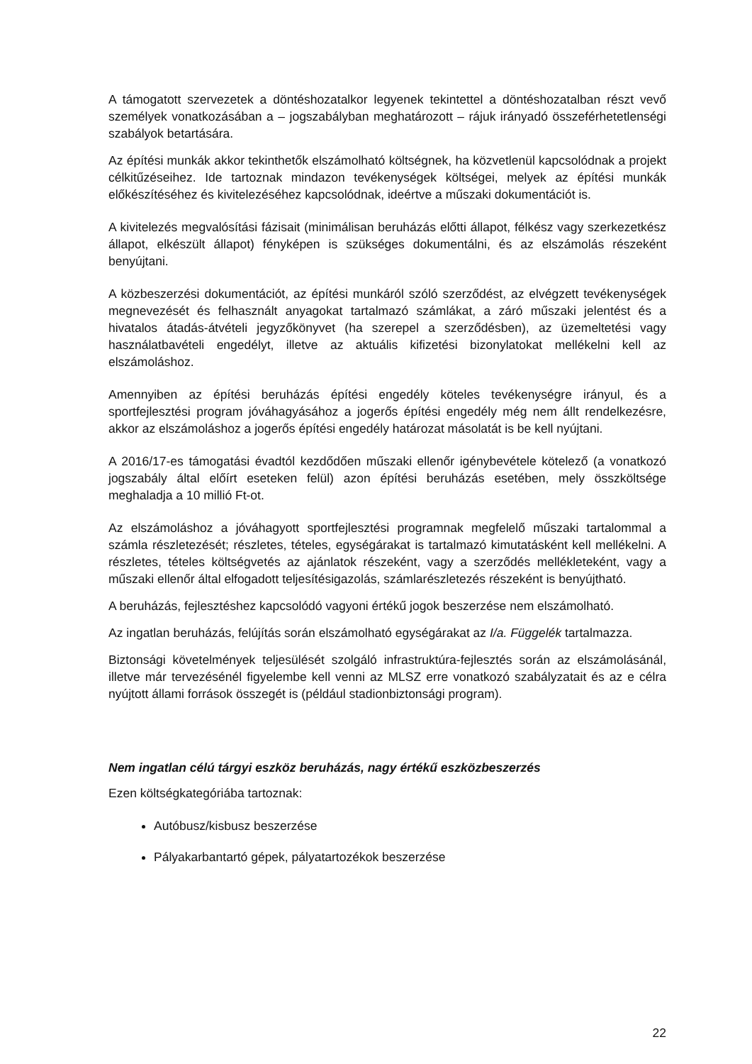A támogatott szervezetek a döntéshozatalkor legyenek tekintettel a döntéshozatalban részt vevő személyek vonatkozásában a – jogszabályban meghatározott – rájuk irányadó összeférhetetlenségi szabályok betartására.
Az építési munkák akkor tekinthetők elszámolható költségnek, ha közvetlenül kapcsolódnak a projekt célkitűzéseihez. Ide tartoznak mindazon tevékenységek költségei, melyek az építési munkák előkészítéséhez és kivitelezéséhez kapcsolódnak, ideértve a műszaki dokumentációt is.
A kivitelezés megvalósítási fázisait (minimálisan beruházás előtti állapot, félkész vagy szerkezetkész állapot, elkészült állapot) fényképen is szükséges dokumentálni, és az elszámolás részeként benyújtani.
A közbeszerzési dokumentációt, az építési munkáról szóló szerződést, az elvégzett tevékenységek megnevezését és felhasznált anyagokat tartalmazó számlákat, a záró műszaki jelentést és a hivatalos átadás-átvételi jegyzőkönyvet (ha szerepel a szerződésben), az üzemeltetési vagy használatbavételi engedélyt, illetve az aktuális kifizetési bizonylatokat mellékelni kell az elszámoláshoz.
Amennyiben az építési beruházás építési engedély köteles tevékenységre irányul, és a sportfejlesztési program jóváhagyásához a jogerős építési engedély még nem állt rendelkezésre, akkor az elszámoláshoz a jogerős építési engedély határozat másolatát is be kell nyújtani.
A 2016/17-es támogatási évadtól kezdődően műszaki ellenőr igénybevétele kötelező (a vonatkozó jogszabály által előírt eseteken felül) azon építési beruházás esetében, mely összköltsége meghaladja a 10 millió Ft-ot.
Az elszámoláshoz a jóváhagyott sportfejlesztési programnak megfelelő műszaki tartalommal a számla részletezését; részletes, tételes, egységárakat is tartalmazó kimutatásként kell mellékelni. A részletes, tételes költségvetés az ajánlatok részeként, vagy a szerződés mellékleteként, vagy a műszaki ellenőr által elfogadott teljesítésigazolás, számlarészletezés részeként is benyújtható.
A beruházás, fejlesztéshez kapcsolódó vagyoni értékű jogok beszerzése nem elszámolható.
Az ingatlan beruházás, felújítás során elszámolható egységárakat az I/a. Függelék tartalmazza.
Biztonsági követelmények teljesülését szolgáló infrastruktúra-fejlesztés során az elszámolásánál, illetve már tervezésénél figyelembe kell venni az MLSZ erre vonatkozó szabályzatait és az e célra nyújtott állami források összegét is (például stadionbiztonsági program).
Nem ingatlan célú tárgyi eszköz beruházás, nagy értékű eszközbeszerzés
Ezen költségkategóriába tartoznak:
Autóbusz/kisbusz beszerzése
Pályakarbantartó gépek, pályatartozékok beszerzése
22